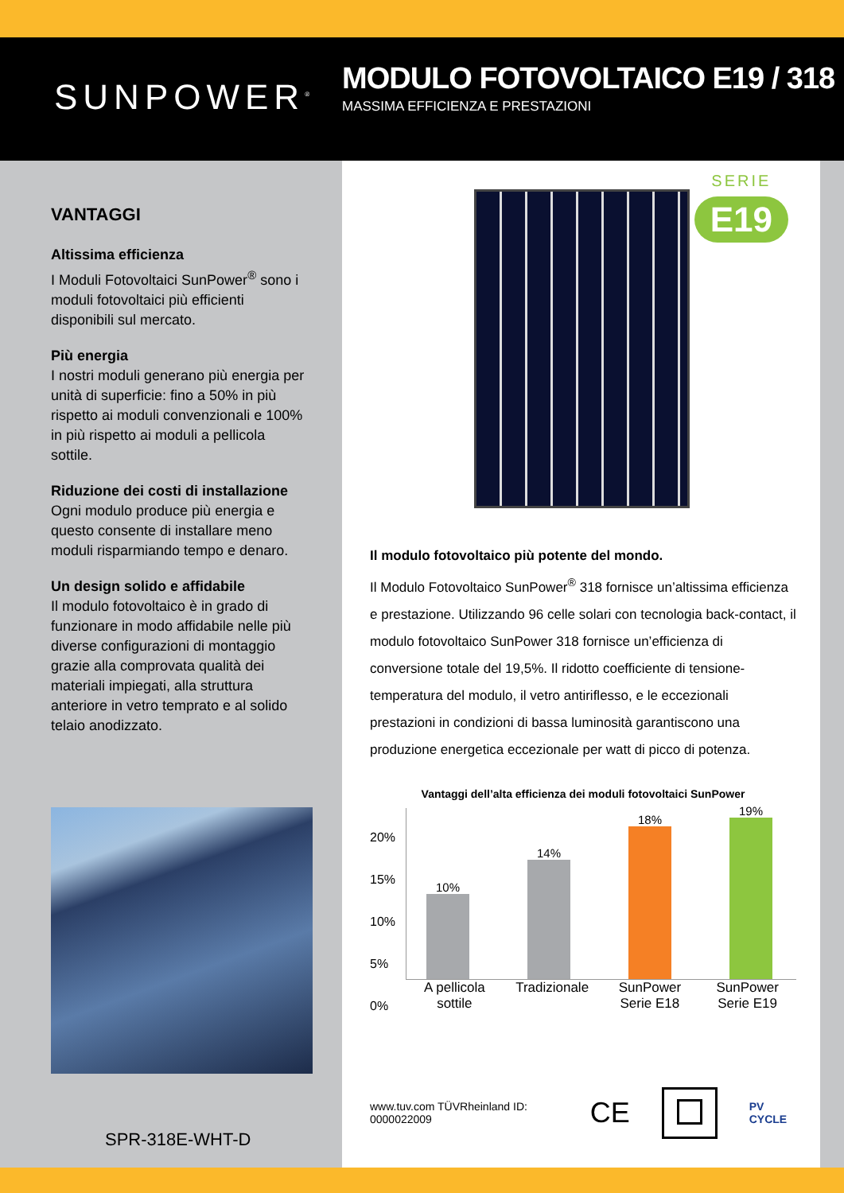SUNPOWER<sup>®</sup>
MODULO FOTOVOLTAICO E19 / 318
MASSIMA EFFICIENZA E PRESTAZIONI
VANTAGGI
Altissima efficienza
I Moduli Fotovoltaici SunPower<sup>®</sup> sono i moduli fotovoltaici più efficienti disponibili sul mercato.
Più energia
I nostri moduli generano più energia per unità di superficie: fino a 50% in più rispetto ai moduli convenzionali e 100% in più rispetto ai moduli a pellicola sottile.
Riduzione dei costi di installazione
Ogni modulo produce più energia e questo consente di installare meno moduli risparmiando tempo e denaro.
Un design solido e affidabile
Il modulo fotovoltaico è in grado di funzionare in modo affidabile nelle più diverse configurazioni di montaggio grazie alla comprovata qualità dei materiali impiegati, alla struttura anteriore in vetro temprato e al solido telaio anodizzato.
SPR-318E-WHT-D
SERIE
E19
Il modulo fotovoltaico più potente del mondo.
Il Modulo Fotovoltaico SunPower<sup>®</sup> 318 fornisce un’altissima efficienza e prestazione. Utilizzando 96 celle solari con tecnologia back-contact, il modulo fotovoltaico SunPower 318 fornisce un’efficienza di conversione totale del 19,5%. Il ridotto coefficiente di tensione-temperatura del modulo, il vetro antiriflesso, e le eccezionali prestazioni in condizioni di bassa luminosità garantiscono una produzione energetica eccezionale per watt di picco di potenza.
Vantaggi dell’alta efficienza dei moduli fotovoltaici SunPower
20%
15%
10%
5%
0%
10%
14%
18%
19%
A pellicola sottile Tradizionale SunPower Serie E18 SunPower Serie E19
www.tuv.com TÜVRheinland ID: 0000022009 CE PV CYCLE